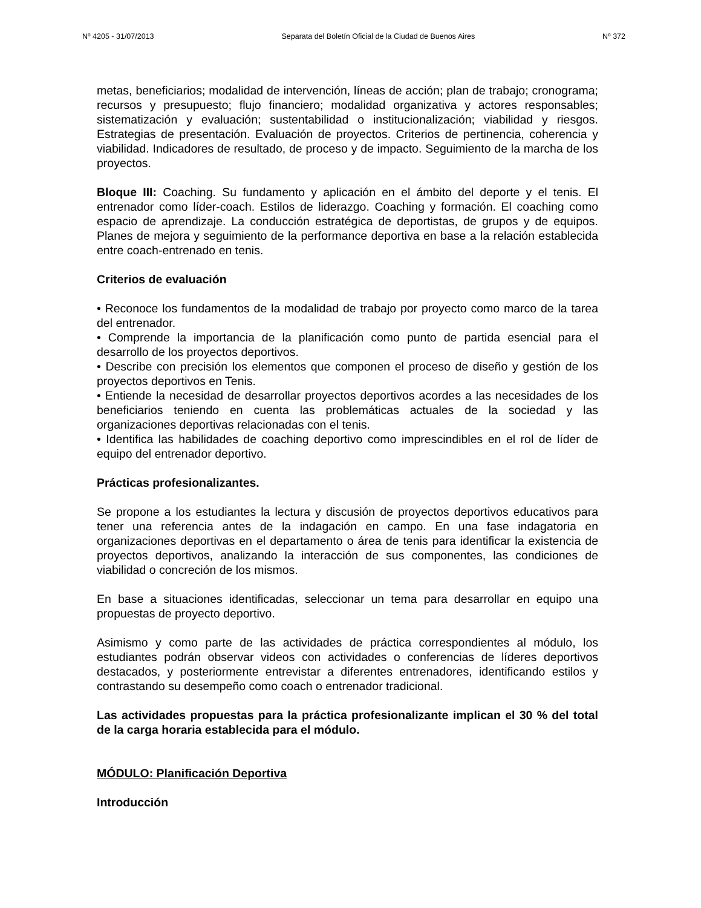Nº 4205 - 31/07/2013 Separata del Boletín Oficial de la Ciudad de Buenos Aires Nº 372
metas, beneficiarios; modalidad de intervención, líneas de acción; plan de trabajo; cronograma; recursos y presupuesto; flujo financiero; modalidad organizativa y actores responsables; sistematización y evaluación; sustentabilidad o institucionalización; viabilidad y riesgos. Estrategias de presentación. Evaluación de proyectos. Criterios de pertinencia, coherencia y viabilidad. Indicadores de resultado, de proceso y de impacto. Seguimiento de la marcha de los proyectos.
Bloque III: Coaching. Su fundamento y aplicación en el ámbito del deporte y el tenis. El entrenador como líder-coach. Estilos de liderazgo. Coaching y formación. El coaching como espacio de aprendizaje. La conducción estratégica de deportistas, de grupos y de equipos. Planes de mejora y seguimiento de la performance deportiva en base a la relación establecida entre coach-entrenado en tenis.
Criterios de evaluación
• Reconoce los fundamentos de la modalidad de trabajo por proyecto como marco de la tarea del entrenador.
• Comprende la importancia de la planificación como punto de partida esencial para el desarrollo de los proyectos deportivos.
• Describe con precisión los elementos que componen el proceso de diseño y gestión de los proyectos deportivos en Tenis.
• Entiende la necesidad de desarrollar proyectos deportivos acordes a las necesidades de los beneficiarios teniendo en cuenta las problemáticas actuales de la sociedad y las organizaciones deportivas relacionadas con el tenis.
• Identifica las habilidades de coaching deportivo como imprescindibles en el rol de líder de equipo del entrenador deportivo.
Prácticas profesionalizantes.
Se propone a los estudiantes la lectura y discusión de proyectos deportivos educativos para tener una referencia antes de la indagación en campo. En una fase indagatoria en organizaciones deportivas en el departamento o área de tenis para identificar la existencia de proyectos deportivos, analizando la interacción de sus componentes, las condiciones de viabilidad o concreción de los mismos.
En base a situaciones identificadas, seleccionar un tema para desarrollar en equipo una propuestas de proyecto deportivo.
Asimismo y como parte de las actividades de práctica correspondientes al módulo, los estudiantes podrán observar videos con actividades o conferencias de líderes deportivos destacados, y posteriormente entrevistar a diferentes entrenadores, identificando estilos y contrastando su desempeño como coach o entrenador tradicional.
Las actividades propuestas para la práctica profesionalizante implican el 30 % del total de la carga horaria establecida para el módulo.
MÓDULO: Planificación Deportiva
Introducción